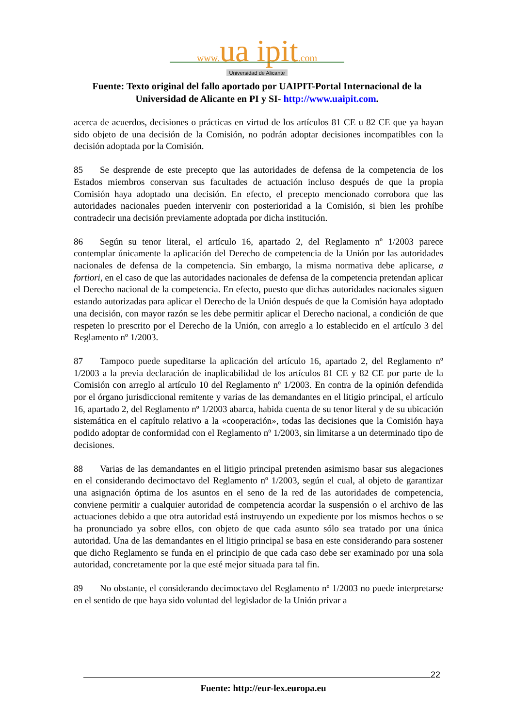www. ua ipit.com
Universidad de Alicante
Fuente: Texto original del fallo aportado por UAIPIT-Portal Internacional de la
Universidad de Alicante en PI y SI- http://www.uaipit.com.
acerca de acuerdos, decisiones o prácticas en virtud de los artículos 81 CE u 82 CE que ya hayan sido objeto de una decisión de la Comisión, no podrán adoptar decisiones incompatibles con la decisión adoptada por la Comisión.
85 Se desprende de este precepto que las autoridades de defensa de la competencia de los Estados miembros conservan sus facultades de actuación incluso después de que la propia Comisión haya adoptado una decisión. En efecto, el precepto mencionado corrobora que las autoridades nacionales pueden intervenir con posterioridad a la Comisión, si bien les prohíbe contradecir una decisión previamente adoptada por dicha institución.
86 Según su tenor literal, el artículo 16, apartado 2, del Reglamento nº 1/2003 parece contemplar únicamente la aplicación del Derecho de competencia de la Unión por las autoridades nacionales de defensa de la competencia. Sin embargo, la misma normativa debe aplicarse, a fortiori, en el caso de que las autoridades nacionales de defensa de la competencia pretendan aplicar el Derecho nacional de la competencia. En efecto, puesto que dichas autoridades nacionales siguen estando autorizadas para aplicar el Derecho de la Unión después de que la Comisión haya adoptado una decisión, con mayor razón se les debe permitir aplicar el Derecho nacional, a condición de que respeten lo prescrito por el Derecho de la Unión, con arreglo a lo establecido en el artículo 3 del Reglamento nº 1/2003.
87 Tampoco puede supeditarse la aplicación del artículo 16, apartado 2, del Reglamento nº 1/2003 a la previa declaración de inaplicabilidad de los artículos 81 CE y 82 CE por parte de la Comisión con arreglo al artículo 10 del Reglamento nº 1/2003. En contra de la opinión defendida por el órgano jurisdiccional remitente y varias de las demandantes en el litigio principal, el artículo 16, apartado 2, del Reglamento nº 1/2003 abarca, habida cuenta de su tenor literal y de su ubicación sistemática en el capítulo relativo a la «cooperación», todas las decisiones que la Comisión haya podido adoptar de conformidad con el Reglamento nº 1/2003, sin limitarse a un determinado tipo de decisiones.
88 Varias de las demandantes en el litigio principal pretenden asimismo basar sus alegaciones en el considerando decimoctavo del Reglamento nº 1/2003, según el cual, al objeto de garantizar una asignación óptima de los asuntos en el seno de la red de las autoridades de competencia, conviene permitir a cualquier autoridad de competencia acordar la suspensión o el archivo de las actuaciones debido a que otra autoridad está instruyendo un expediente por los mismos hechos o se ha pronunciado ya sobre ellos, con objeto de que cada asunto sólo sea tratado por una única autoridad. Una de las demandantes en el litigio principal se basa en este considerando para sostener que dicho Reglamento se funda en el principio de que cada caso debe ser examinado por una sola autoridad, concretamente por la que esté mejor situada para tal fin.
89 No obstante, el considerando decimoctavo del Reglamento nº 1/2003 no puede interpretarse en el sentido de que haya sido voluntad del legislador de la Unión privar a
22
Fuente: http://eur-lex.europa.eu